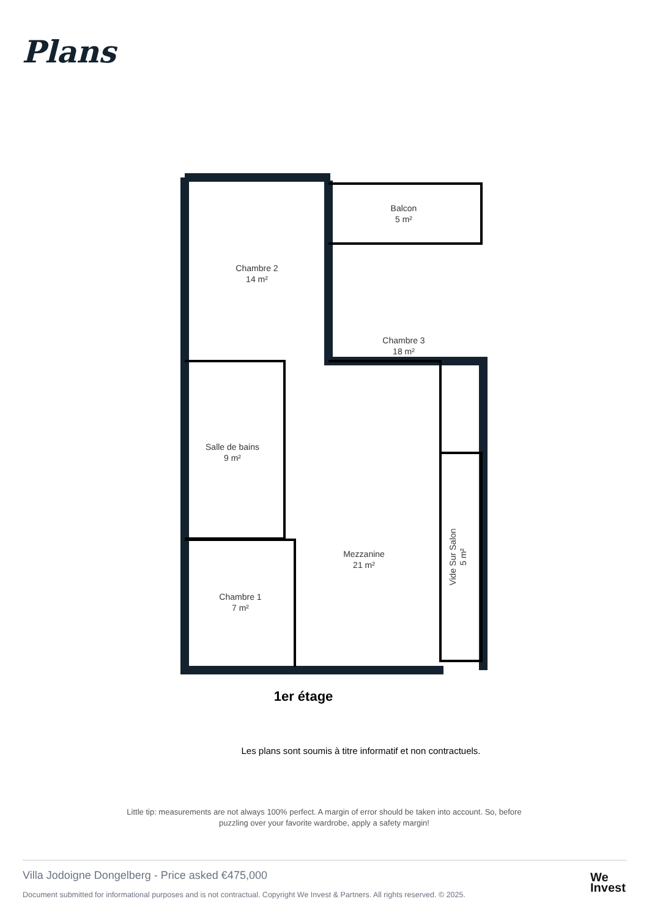Plans
Balcon
5 m²
Chambre 2
14 m²
Chambre 3
18 m²
Salle de bains
9 m²
Mezzanine
21 m²
Chambre 1
7 m²
Vide Sur Salon
5 m²
1er étage
Les plans sont soumis à titre informatif et non contractuels.
Little tip: measurements are not always 100% perfect. A margin of error should be taken into account. So, before puzzling over your favorite wardrobe, apply a safety margin!
Villa Jodoigne Dongelberg - Price asked €475,000
Document submitted for informational purposes and is not contractual. Copyright We Invest & Partners. All rights reserved. © 2025.
We
Invest